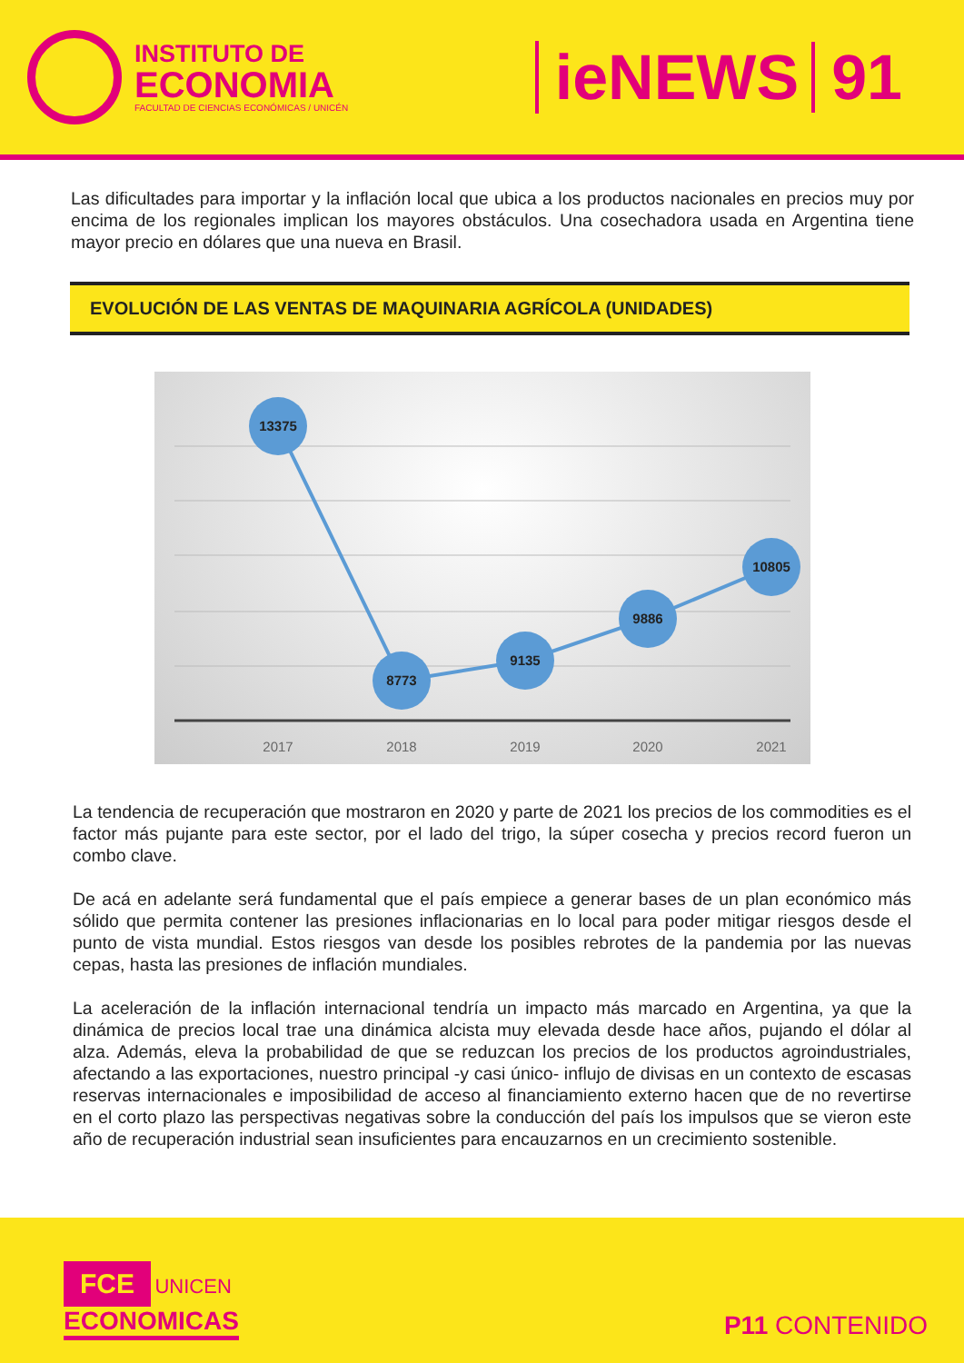INSTITUTO DE
ECONOMIA
FACULTAD DE CIENCIAS ECONÓMICAS / UNICÉN
ieNEWS 91
Las dificultades para importar y la inflación local que ubica a los productos nacionales en precios muy por encima de los regionales implican los mayores obstáculos. Una cosechadora usada en Argentina tiene mayor precio en dólares que una nueva en Brasil.
EVOLUCIÓN DE LAS VENTAS DE MAQUINARIA AGRÍCOLA (UNIDADES)
13375
8773
9135
9886
10805
2017
2018
2019
2020
2021
La tendencia de recuperación que mostraron en 2020 y parte de 2021 los precios de los commodities es el factor más pujante para este sector, por el lado del trigo, la súper cosecha y precios record fueron un combo clave.
De acá en adelante será fundamental que el país empiece a generar bases de un plan económico más sólido que permita contener las presiones inflacionarias en lo local para poder mitigar riesgos desde el punto de vista mundial. Estos riesgos van desde los posibles rebrotes de la pandemia por las nuevas cepas, hasta las presiones de inflación mundiales.
La aceleración de la inflación internacional tendría un impacto más marcado en Argentina, ya que la dinámica de precios local trae una dinámica alcista muy elevada desde hace años, pujando el dólar al alza. Además, eleva la probabilidad de que se reduzcan los precios de los productos agroindustriales, afectando a las exportaciones, nuestro principal -y casi único- influjo de divisas en un contexto de escasas reservas internacionales e imposibilidad de acceso al financiamiento externo hacen que de no revertirse en el corto plazo las perspectivas negativas sobre la conducción del país los impulsos que se vieron este año de recuperación industrial sean insuficientes para encauzarnos en un crecimiento sostenible.
FCE UNICEN
ECONOMICAS
P11 CONTENIDO